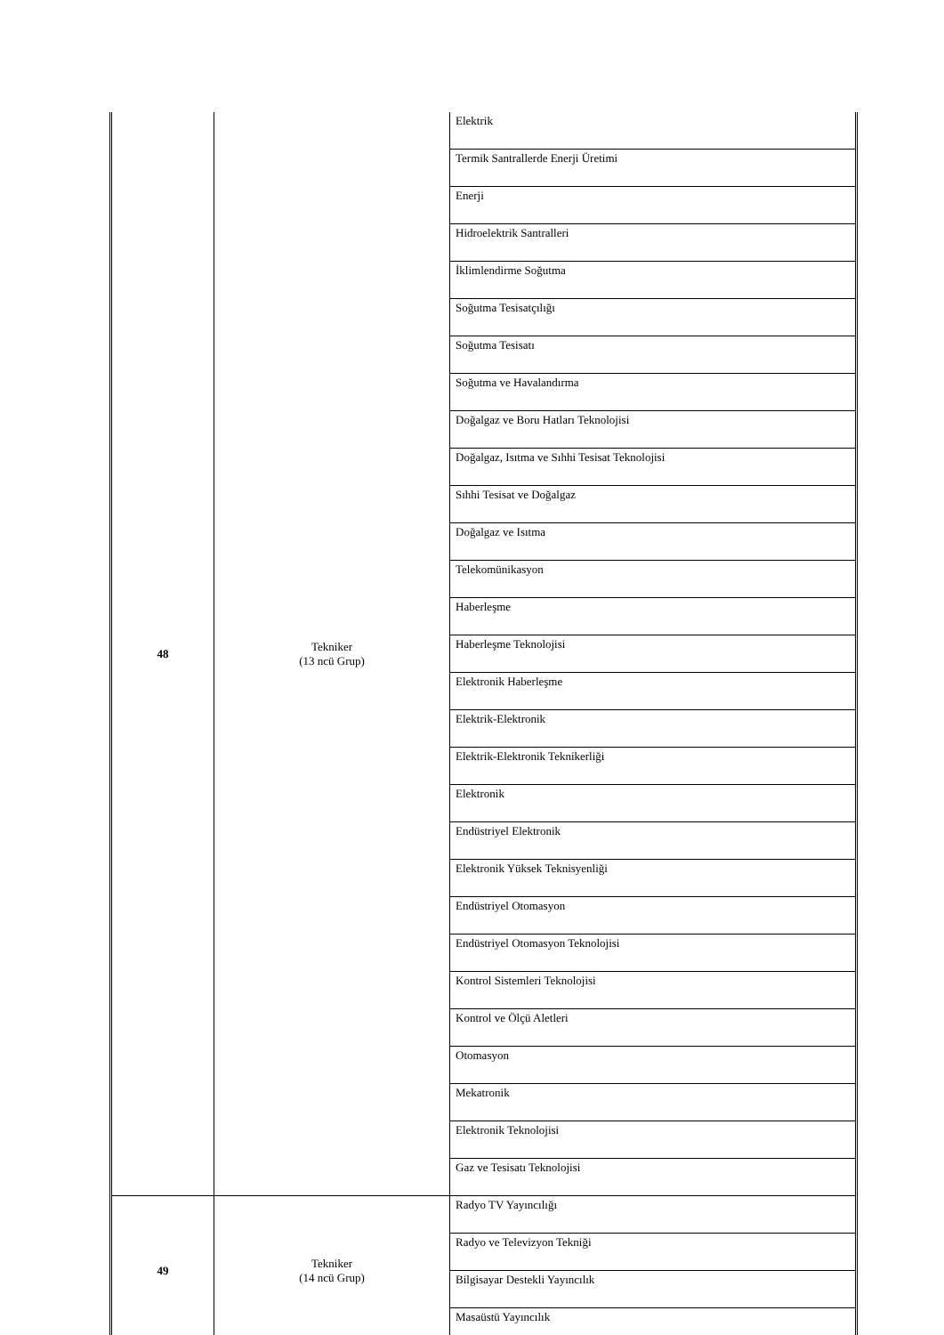| 48 | Tekniker (13 ncü Grup) | Elektrik |
| | | Termik Santrallerde Enerji Üretimi |
| | | Enerji |
| | | Hidroelektrik Santralleri |
| | | İklimlendirme Soğutma |
| | | Soğutma Tesisatçılığı |
| | | Soğutma Tesisatı |
| | | Soğutma ve Havalandırma |
| | | Doğalgaz ve Boru Hatları Teknolojisi |
| | | Doğalgaz, Isıtma ve Sıhhi Tesisat Teknolojisi |
| | | Sıhhi Tesisat ve Doğalgaz |
| | | Doğalgaz ve Isıtma |
| | | Telekomünikasyon |
| | | Haberleşme |
| | | Haberleşme Teknolojisi |
| | | Elektronik Haberleşme |
| | | Elektrik-Elektronik |
| | | Elektrik-Elektronik Teknikerliği |
| | | Elektronik |
| | | Endüstriyel Elektronik |
| | | Elektronik Yüksek Teknisyenliği |
| | | Endüstriyel Otomasyon |
| | | Endüstriyel Otomasyon Teknolojisi |
| | | Kontrol Sistemleri Teknolojisi |
| | | Kontrol ve Ölçü Aletleri |
| | | Otomasyon |
| | | Mekatronik |
| | | Elektronik Teknolojisi |
| | | Gaz ve Tesisatı Teknolojisi |
| 49 | Tekniker (14 ncü Grup) | Radyo TV Yayıncılığı |
| | | Radyo ve Televizyon Tekniği |
| | | Bilgisayar Destekli Yayıncılık |
| | | Masaüstü Yayıncılık |